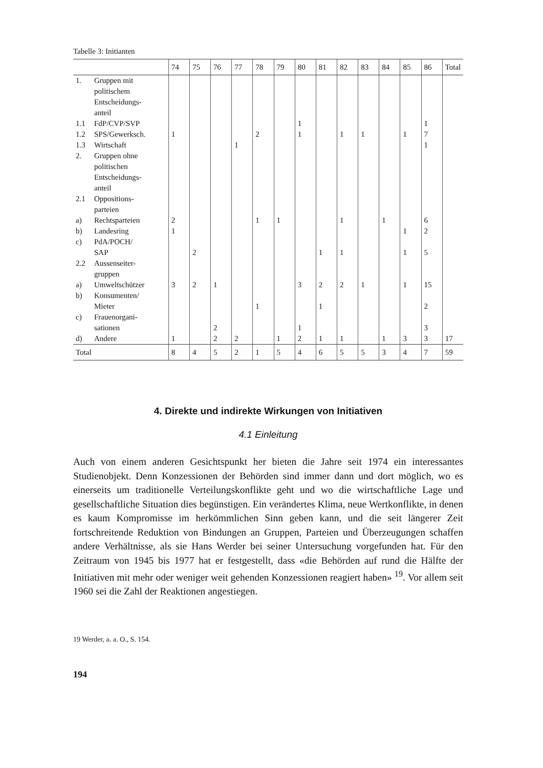Tabelle 3: Initianten
| | 74 | 75 | 76 | 77 | 78 | 79 | 80 | 81 | 82 | 83 | 84 | 85 | 86 | Total |
| --- | --- | --- | --- | --- | --- | --- | --- | --- | --- | --- | --- | --- | --- | --- |
| 1. Gruppen mit politischem Entscheidungs- anteil | | | | | | | | | | | | | | |
| 1.1 FdP/CVP/SVP | | | | | | | 1 | | | | | | 1 | |
| 1.2 SPS/Gewerksch. | 1 | | | | 2 | | 1 | | 1 | 1 | | 1 | 7 | |
| 1.3 Wirtschaft | | | | 1 | | | | | | | | | 1 | |
| 2. Gruppen ohne politischen Entscheidungs- anteil | | | | | | | | | | | | | | |
| 2.1 Oppositions- parteien | | | | | | | | | | | | | | |
| a) Rechtsparteien | 2 | | | | 1 | 1 | | | 1 | | 1 | | 6 | |
| b) Landesring | 1 | | | | | | | | | | | 1 | 2 | |
| c) PdA/POCH/ SAP | | 2 | | | | | | 1 | 1 | | | 1 | 5 | |
| 2.2 Aussenseiter- gruppen | | | | | | | | | | | | | | |
| a) Umweltschützer | 3 | 2 | 1 | | | | 3 | 2 | 2 | 1 | | 1 | 15 | |
| b) Konsumenten/ Mieter | | | | | 1 | | | 1 | | | | | 2 | |
| c) Frauenorgani- sationen | | | 2 | | | | 1 | | | | | | 3 | |
| d) Andere | 1 | | 2 | 2 | | 1 | 2 | 1 | 1 | | 1 | 3 | 3 | 17 |
| Total | 8 | 4 | 5 | 2 | 1 | 5 | 4 | 6 | 5 | 5 | 3 | 4 | 7 | 59 |
4. Direkte und indirekte Wirkungen von Initiativen
4.1 Einleitung
Auch von einem anderen Gesichtspunkt her bieten die Jahre seit 1974 ein interessantes Studienobjekt. Denn Konzessionen der Behörden sind immer dann und dort möglich, wo es einerseits um traditionelle Verteilungskonflikte geht und wo die wirtschaftliche Lage und gesellschaftliche Situation dies begünstigen. Ein verändertes Klima, neue Wertkonflikte, in denen es kaum Kompromisse im herkömmlichen Sinn geben kann, und die seit längerer Zeit fortschreitende Reduktion von Bindungen an Gruppen, Parteien und Überzeugungen schaffen andere Verhältnisse, als sie Hans Werder bei seiner Untersuchung vorgefunden hat. Für den Zeitraum von 1945 bis 1977 hat er festgestellt, dass «die Behörden auf rund die Hälfte der Initiativen mit mehr oder weniger weit gehenden Konzessionen reagiert haben» <sup>19</sup>. Vor allem seit 1960 sei die Zahl der Reaktionen angestiegen.
19 Werder, a. a. O., S. 154.
194